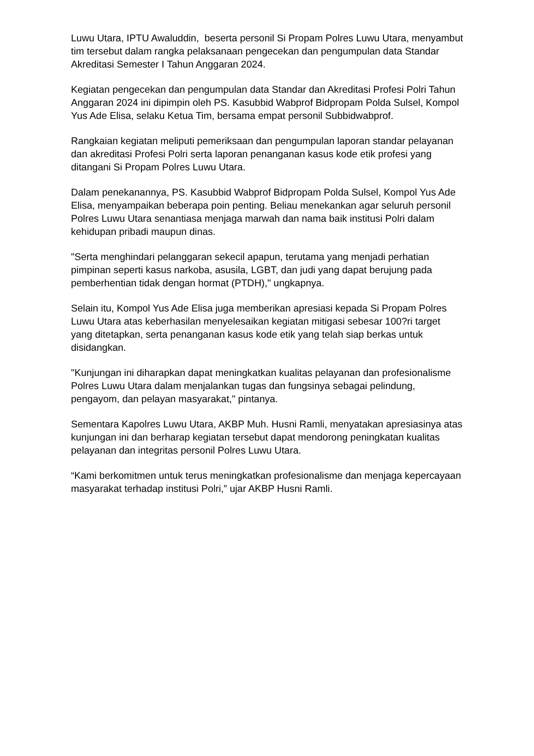Luwu Utara, IPTU Awaluddin, beserta personil Si Propam Polres Luwu Utara, menyambut tim tersebut dalam rangka pelaksanaan pengecekan dan pengumpulan data Standar Akreditasi Semester I Tahun Anggaran 2024.
Kegiatan pengecekan dan pengumpulan data Standar dan Akreditasi Profesi Polri Tahun Anggaran 2024 ini dipimpin oleh PS. Kasubbid Wabprof Bidpropam Polda Sulsel, Kompol Yus Ade Elisa, selaku Ketua Tim, bersama empat personil Subbidwabprof.
Rangkaian kegiatan meliputi pemeriksaan dan pengumpulan laporan standar pelayanan dan akreditasi Profesi Polri serta laporan penanganan kasus kode etik profesi yang ditangani Si Propam Polres Luwu Utara.
Dalam penekanannya, PS. Kasubbid Wabprof Bidpropam Polda Sulsel, Kompol Yus Ade Elisa, menyampaikan beberapa poin penting. Beliau menekankan agar seluruh personil Polres Luwu Utara senantiasa menjaga marwah dan nama baik institusi Polri dalam kehidupan pribadi maupun dinas.
"Serta menghindari pelanggaran sekecil apapun, terutama yang menjadi perhatian pimpinan seperti kasus narkoba, asusila, LGBT, dan judi yang dapat berujung pada pemberhentian tidak dengan hormat (PTDH)," ungkapnya.
Selain itu, Kompol Yus Ade Elisa juga memberikan apresiasi kepada Si Propam Polres Luwu Utara atas keberhasilan menyelesaikan kegiatan mitigasi sebesar 100?ri target yang ditetapkan, serta penanganan kasus kode etik yang telah siap berkas untuk disidangkan.
"Kunjungan ini diharapkan dapat meningkatkan kualitas pelayanan dan profesionalisme Polres Luwu Utara dalam menjalankan tugas dan fungsinya sebagai pelindung, pengayom, dan pelayan masyarakat," pintanya.
Sementara Kapolres Luwu Utara, AKBP Muh. Husni Ramli, menyatakan apresiasinya atas kunjungan ini dan berharap kegiatan tersebut dapat mendorong peningkatan kualitas pelayanan dan integritas personil Polres Luwu Utara.
“Kami berkomitmen untuk terus meningkatkan profesionalisme dan menjaga kepercayaan masyarakat terhadap institusi Polri,” ujar AKBP Husni Ramli.